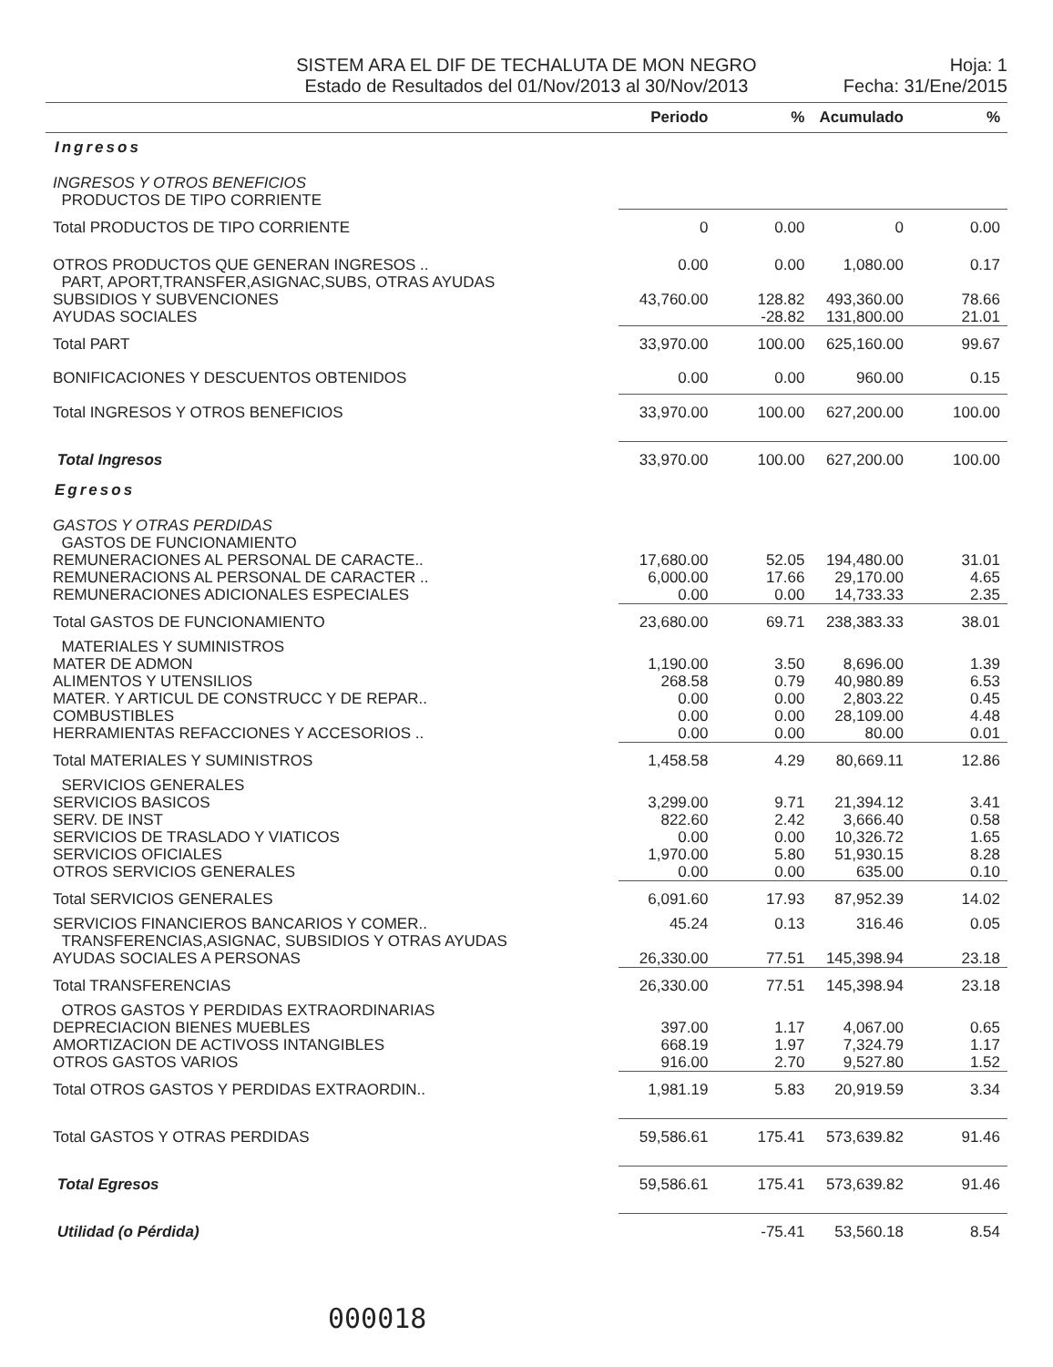SISTEM ARA EL DIF DE TECHALUTA DE MON NEGRO
Estado de Resultados del 01/Nov/2013 al 30/Nov/2013
Hoja: 1
Fecha: 31/Ene/2015
| | Periodo | % | Acumulado | % |
| --- | --- | --- | --- | --- |
| Ingresos | | | | |
| INGRESOS Y OTROS BENEFICIOS | | | | |
| PRODUCTOS DE TIPO CORRIENTE | | | | |
| Total PRODUCTOS DE TIPO CORRIENTE | 0 | 0.00 | 0 | 0.00 |
| OTROS PRODUCTOS QUE GENERAN INGRESOS .. | 0.00 | 0.00 | 1,080.00 | 0.17 |
| PART, APORT,TRANSFER,ASIGNAC,SUBS, OTRAS AYUDAS | | | | |
| SUBSIDIOS Y SUBVENCIONES | 43,760.00 | 128.82 | 493,360.00 | 78.66 |
| AYUDAS SOCIALES | | -28.82 | 131,800.00 | 21.01 |
| Total PART | 33,970.00 | 100.00 | 625,160.00 | 99.67 |
| BONIFICACIONES Y DESCUENTOS OBTENIDOS | 0.00 | 0.00 | 960.00 | 0.15 |
| Total INGRESOS Y OTROS BENEFICIOS | 33,970.00 | 100.00 | 627,200.00 | 100.00 |
| Total Ingresos | 33,970.00 | 100.00 | 627,200.00 | 100.00 |
| Egresos | | | | |
| GASTOS Y OTRAS PERDIDAS | | | | |
| GASTOS DE FUNCIONAMIENTO | | | | |
| REMUNERACIONES AL PERSONAL DE CARACTE.. | 17,680.00 | 52.05 | 194,480.00 | 31.01 |
| REMUNERACIONS AL PERSONAL DE CARACTER .. | 6,000.00 | 17.66 | 29,170.00 | 4.65 |
| REMUNERACIONES ADICIONALES ESPECIALES | 0.00 | 0.00 | 14,733.33 | 2.35 |
| Total GASTOS DE FUNCIONAMIENTO | 23,680.00 | 69.71 | 238,383.33 | 38.01 |
| MATERIALES Y SUMINISTROS | | | | |
| MATER DE ADMON | 1,190.00 | 3.50 | 8,696.00 | 1.39 |
| ALIMENTOS Y UTENSILIOS | 268.58 | 0.79 | 40,980.89 | 6.53 |
| MATER. Y ARTICUL DE CONSTRUCC Y DE REPAR.. | 0.00 | 0.00 | 2,803.22 | 0.45 |
| COMBUSTIBLES | 0.00 | 0.00 | 28,109.00 | 4.48 |
| HERRAMIENTAS REFACCIONES Y ACCESORIOS .. | 0.00 | 0.00 | 80.00 | 0.01 |
| Total MATERIALES Y SUMINISTROS | 1,458.58 | 4.29 | 80,669.11 | 12.86 |
| SERVICIOS GENERALES | | | | |
| SERVICIOS BASICOS | 3,299.00 | 9.71 | 21,394.12 | 3.41 |
| SERV. DE INST | 822.60 | 2.42 | 3,666.40 | 0.58 |
| SERVICIOS DE TRASLADO Y VIATICOS | 0.00 | 0.00 | 10,326.72 | 1.65 |
| SERVICIOS OFICIALES | 1,970.00 | 5.80 | 51,930.15 | 8.28 |
| OTROS SERVICIOS GENERALES | 0.00 | 0.00 | 635.00 | 0.10 |
| Total SERVICIOS GENERALES | 6,091.60 | 17.93 | 87,952.39 | 14.02 |
| SERVICIOS FINANCIEROS BANCARIOS Y COMER.. | 45.24 | 0.13 | 316.46 | 0.05 |
| TRANSFERENCIAS,ASIGNAC, SUBSIDIOS Y OTRAS AYUDAS | | | | |
| AYUDAS SOCIALES A PERSONAS | 26,330.00 | 77.51 | 145,398.94 | 23.18 |
| Total TRANSFERENCIAS | 26,330.00 | 77.51 | 145,398.94 | 23.18 |
| OTROS GASTOS Y PERDIDAS EXTRAORDINARIAS | | | | |
| DEPRECIACION BIENES MUEBLES | 397.00 | 1.17 | 4,067.00 | 0.65 |
| AMORTIZACION DE ACTIVOSS INTANGIBLES | 668.19 | 1.97 | 7,324.79 | 1.17 |
| OTROS GASTOS VARIOS | 916.00 | 2.70 | 9,527.80 | 1.52 |
| Total OTROS GASTOS Y PERDIDAS EXTRAORDIN.. | 1,981.19 | 5.83 | 20,919.59 | 3.34 |
| Total GASTOS Y OTRAS PERDIDAS | 59,586.61 | 175.41 | 573,639.82 | 91.46 |
| Total Egresos | 59,586.61 | 175.41 | 573,639.82 | 91.46 |
| Utilidad (o Pérdida) | | -75.41 | 53,560.18 | 8.54 |
000018